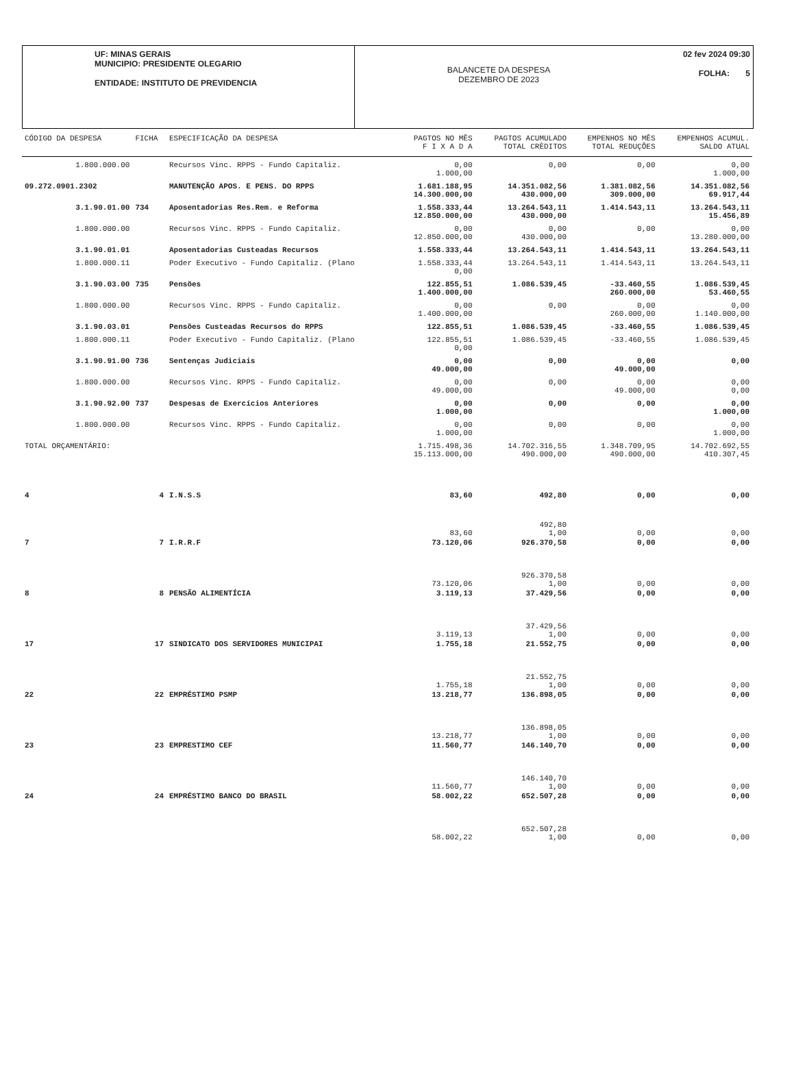UF: MINAS GERAIS
MUNICIPIO: PRESIDENTE OLEGARIO
ENTIDADE: INSTITUTO DE PREVIDENCIA
BALANCETE DA DESPESA
DEZEMBRO DE 2023
02 fev 2024 09:30
FOLHA: 5
| CÓDIGO DA DESPESA | FICHA | ESPECIFICAÇÃO DA DESPESA | PAGTOS NO MÊS F I X A D A | PAGTOS ACUMULADO TOTAL CRÈDITOS | EMPENHOS NO MÊS TOTAL REDUÇÕES | EMPENHOS ACUMUL. SALDO ATUAL |
| --- | --- | --- | --- | --- | --- | --- |
| 1.800.000.00 | | Recursos Vinc. RPPS - Fundo Capitaliz. | 0,00 1.000,00 | 0,00 | 0,00 | 0,00 1.000,00 |
| 09.272.0901.2302 | | MANUTENÇÃO APOS. E PENS. DO RPPS | 1.681.188,95 14.300.000,00 | 14.351.082,56 430.000,00 | 1.381.082,56 309.000,00 | 14.351.082,56 69.917,44 |
| 3.1.90.01.00 | 734 | Aposentadorias Res.Rem. e Reforma | 1.558.333,44 12.850.000,00 | 13.264.543,11 430.000,00 | 1.414.543,11 | 13.264.543,11 15.456,89 |
| 1.800.000.00 | | Recursos Vinc. RPPS - Fundo Capitaliz. | 0,00 12.850.000,00 | 0,00 430.000,00 | 0,00 | 0,00 13.280.000,00 |
| 3.1.90.01.01 | | Aposentadorias Custeadas Recursos | 1.558.333,44 | 13.264.543,11 | 1.414.543,11 | 13.264.543,11 |
| 1.800.000.11 | | Poder Executivo - Fundo Capitaliz. (Plano | 1.558.333,44 0,00 | 13.264.543,11 | 1.414.543,11 | 13.264.543,11 |
| 3.1.90.03.00 | 735 | Pensões | 122.855,51 1.400.000,00 | 1.086.539,45 | -33.460,55 260.000,00 | 1.086.539,45 53.460,55 |
| 1.800.000.00 | | Recursos Vinc. RPPS - Fundo Capitaliz. | 0,00 1.400.000,00 | 0,00 | 0,00 260.000,00 | 0,00 1.140.000,00 |
| 3.1.90.03.01 | | Pensões Custeadas Recursos do RPPS | 122.855,51 | 1.086.539,45 | -33.460,55 | 1.086.539,45 |
| 1.800.000.11 | | Poder Executivo - Fundo Capitaliz. (Plano | 122.855,51 0,00 | 1.086.539,45 | -33.460,55 | 1.086.539,45 |
| 3.1.90.91.00 | 736 | Sentenças Judiciais | 0,00 49.000,00 | 0,00 | 0,00 49.000,00 | 0,00 |
| 1.800.000.00 | | Recursos Vinc. RPPS - Fundo Capitaliz. | 0,00 49.000,00 | 0,00 | 0,00 49.000,00 | 0,00 0,00 |
| 3.1.90.92.00 | 737 | Despesas de Exercícios Anteriores | 0,00 1.000,00 | 0,00 | 0,00 | 0,00 1.000,00 |
| 1.800.000.00 | | Recursos Vinc. RPPS - Fundo Capitaliz. | 0,00 1.000,00 | 0,00 | 0,00 | 0,00 1.000,00 |
| TOTAL ORÇAMENTÁRIO: | | | 1.715.498,36 15.113.000,00 | 14.702.316,55 490.000,00 | 1.348.709,95 490.000,00 | 14.702.692,55 410.307,45 |
| 4 | 4 | I.N.S.S | 83,60 | 492,80 | 0,00 | 0,00 |
| | | | 83,60 | 492,80 1,00 | 0,00 | 0,00 |
| 7 | 7 | I.R.R.F | 73.120,06 | 926.370,58 | 0,00 | 0,00 |
| | | | 73.120,06 | 926.370,58 1,00 | 0,00 | 0,00 |
| 8 | 8 | PENSÃO ALIMENTÍCIA | 3.119,13 | 37.429,56 | 0,00 | 0,00 |
| | | | 3.119,13 | 37.429,56 1,00 | 0,00 | 0,00 |
| 17 | 17 | SINDICATO DOS SERVIDORES MUNICIPAI | 1.755,18 | 21.552,75 | 0,00 | 0,00 |
| | | | 1.755,18 | 21.552,75 1,00 | 0,00 | 0,00 |
| 22 | 22 | EMPRÉSTIMO PSMP | 13.218,77 | 136.898,05 | 0,00 | 0,00 |
| | | | 13.218,77 | 136.898,05 1,00 | 0,00 | 0,00 |
| 23 | 23 | EMPRESTIMO CEF | 11.560,77 | 146.140,70 | 0,00 | 0,00 |
| | | | 11.560,77 | 146.140,70 1,00 | 0,00 | 0,00 |
| 24 | 24 | EMPRÉSTIMO BANCO DO BRASIL | 58.002,22 | 652.507,28 | 0,00 | 0,00 |
| | | | 58.002,22 | 652.507,28 1,00 | 0,00 | 0,00 |